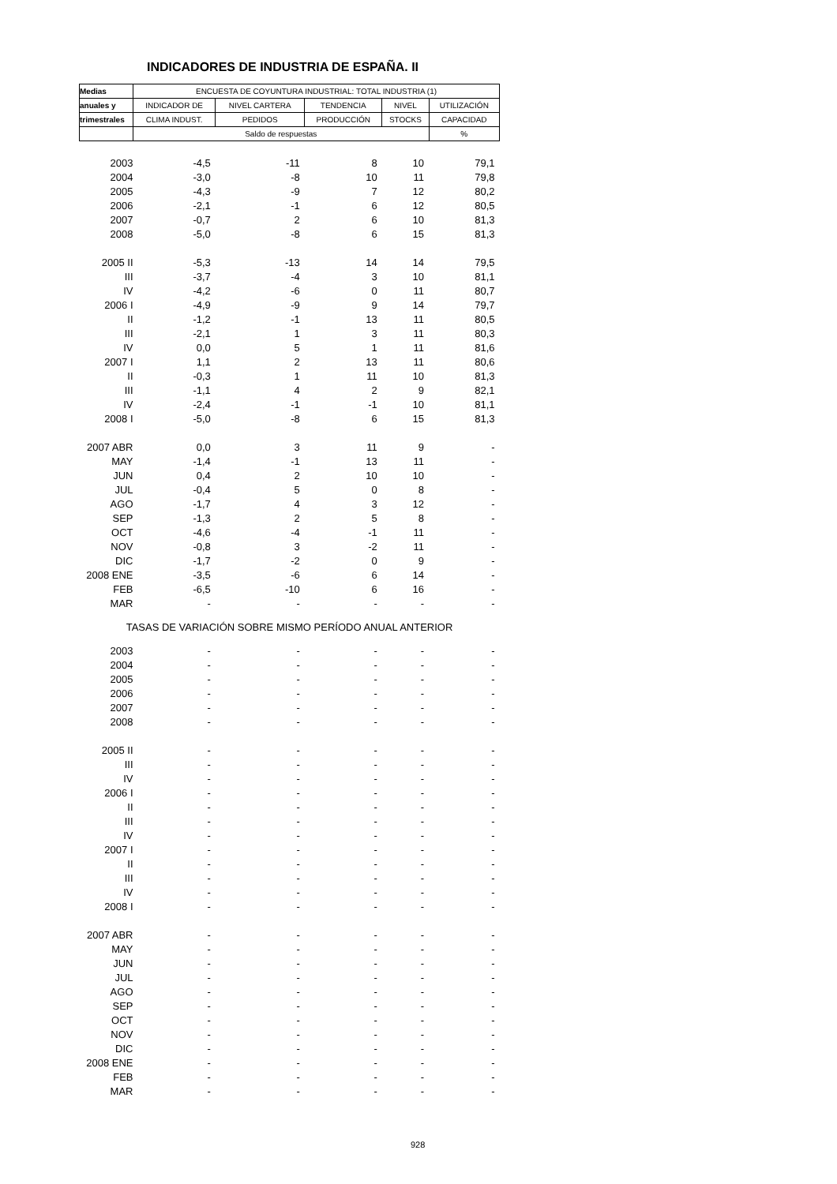INDICADORES DE INDUSTRIA DE ESPAÑA. II
| Medias | ENCUESTA DE COYUNTURA INDUSTRIAL: TOTAL INDUSTRIA (1) | | | | |
| anuales y | INDICADOR DE | NIVEL CARTERA | TENDENCIA | NIVEL | UTILIZACIÓN |
| trimestrales | CLIMA INDUST. | PEDIDOS | PRODUCCIÓN | STOCKS | CAPACIDAD |
| | Saldo de respuestas | | | | % |
| 2003 | -4,5 | -11 | 8 | 10 | 79,1 |
| 2004 | -3,0 | -8 | 10 | 11 | 79,8 |
| 2005 | -4,3 | -9 | 7 | 12 | 80,2 |
| 2006 | -2,1 | -1 | 6 | 12 | 80,5 |
| 2007 | -0,7 | 2 | 6 | 10 | 81,3 |
| 2008 | -5,0 | -8 | 6 | 15 | 81,3 |
| 2005 II | -5,3 | -13 | 14 | 14 | 79,5 |
| III | -3,7 | -4 | 3 | 10 | 81,1 |
| IV | -4,2 | -6 | 0 | 11 | 80,7 |
| 2006 I | -4,9 | -9 | 9 | 14 | 79,7 |
| II | -1,2 | -1 | 13 | 11 | 80,5 |
| III | -2,1 | 1 | 3 | 11 | 80,3 |
| IV | 0,0 | 5 | 1 | 11 | 81,6 |
| 2007 I | 1,1 | 2 | 13 | 11 | 80,6 |
| II | -0,3 | 1 | 11 | 10 | 81,3 |
| III | -1,1 | 4 | 2 | 9 | 82,1 |
| IV | -2,4 | -1 | -1 | 10 | 81,1 |
| 2008 I | -5,0 | -8 | 6 | 15 | 81,3 |
| 2007 ABR | 0,0 | 3 | 11 | 9 | - |
| MAY | -1,4 | -1 | 13 | 11 | - |
| JUN | 0,4 | 2 | 10 | 10 | - |
| JUL | -0,4 | 5 | 0 | 8 | - |
| AGO | -1,7 | 4 | 3 | 12 | - |
| SEP | -1,3 | 2 | 5 | 8 | - |
| OCT | -4,6 | -4 | -1 | 11 | - |
| NOV | -0,8 | 3 | -2 | 11 | - |
| DIC | -1,7 | -2 | 0 | 9 | - |
| 2008 ENE | -3,5 | -6 | 6 | 14 | - |
| FEB | -6,5 | -10 | 6 | 16 | - |
| MAR | - | - | - | - | - |
| TASAS DE VARIACIÓN SOBRE MISMO PERÍODO ANUAL ANTERIOR | | | | | |
| 2003 | - | - | - | - | - |
| 2004 | - | - | - | - | - |
| 2005 | - | - | - | - | - |
| 2006 | - | - | - | - | - |
| 2007 | - | - | - | - | - |
| 2008 | - | - | - | - | - |
| 2005 II | - | - | - | - | - |
| III | - | - | - | - | - |
| IV | - | - | - | - | - |
| 2006 I | - | - | - | - | - |
| II | - | - | - | - | - |
| III | - | - | - | - | - |
| IV | - | - | - | - | - |
| 2007 I | - | - | - | - | - |
| II | - | - | - | - | - |
| III | - | - | - | - | - |
| IV | - | - | - | - | - |
| 2008 I | - | - | - | - | - |
| 2007 ABR | - | - | - | - | - |
| MAY | - | - | - | - | - |
| JUN | - | - | - | - | - |
| JUL | - | - | - | - | - |
| AGO | - | - | - | - | - |
| SEP | - | - | - | - | - |
| OCT | - | - | - | - | - |
| NOV | - | - | - | - | - |
| DIC | - | - | - | - | - |
| 2008 ENE | - | - | - | - | - |
| FEB | - | - | - | - | - |
| MAR | - | - | - | - | - |
928